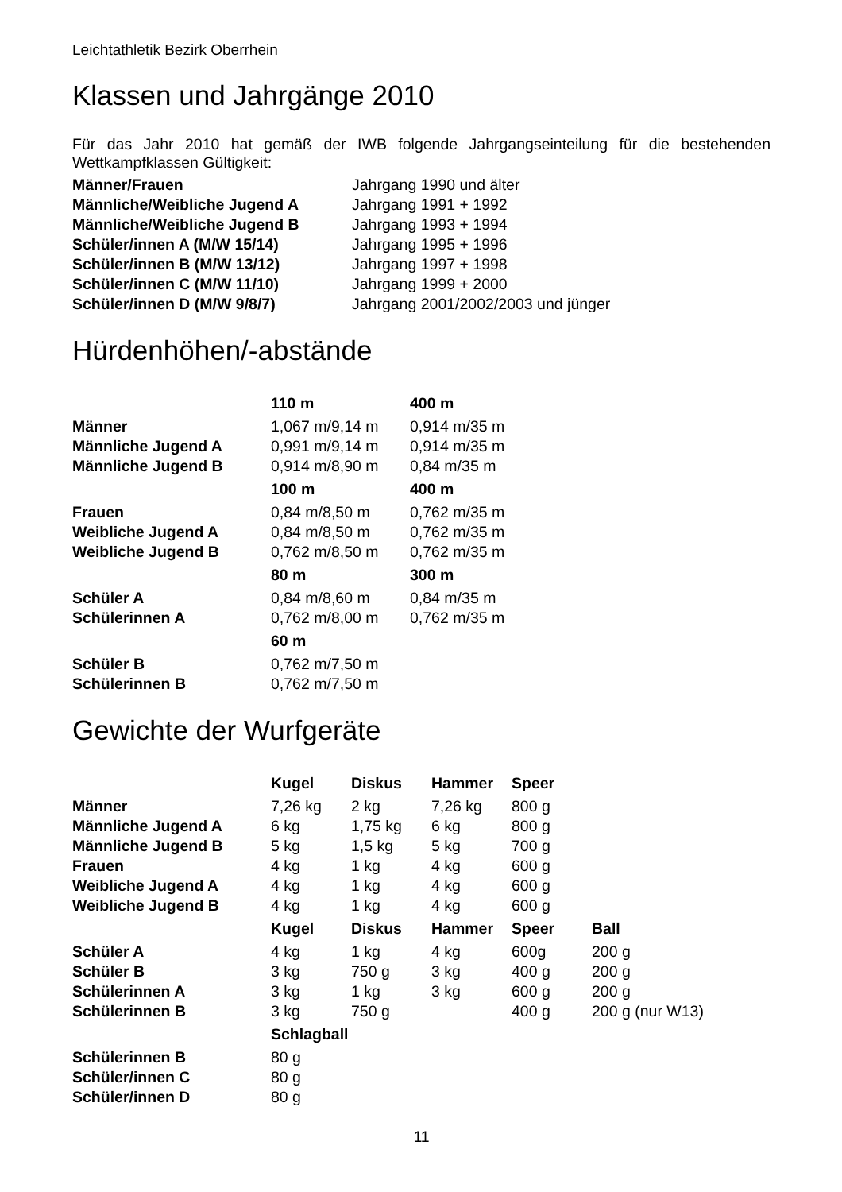Leichtathletik Bezirk Oberrhein
Klassen und Jahrgänge 2010
Für das Jahr 2010 hat gemäß der IWB folgende Jahrgangseinteilung für die bestehenden Wettkampfklassen Gültigkeit:
| Männer/Frauen | Jahrgang 1990 und älter |
| Männliche/Weibliche Jugend A | Jahrgang 1991 + 1992 |
| Männliche/Weibliche Jugend B | Jahrgang 1993 + 1994 |
| Schüler/innen A (M/W 15/14) | Jahrgang 1995 + 1996 |
| Schüler/innen B (M/W 13/12) | Jahrgang 1997 + 1998 |
| Schüler/innen C (M/W 11/10) | Jahrgang 1999 + 2000 |
| Schüler/innen D (M/W 9/8/7) | Jahrgang 2001/2002/2003 und jünger |
Hürdenhöhen/-abstände
| | 110 m | 400 m |
| --- | --- | --- |
| Männer | 1,067 m/9,14 m | 0,914 m/35 m |
| Männliche Jugend A | 0,991 m/9,14 m | 0,914 m/35 m |
| Männliche Jugend B | 0,914 m/8,90 m | 0,84 m/35 m |
| | 100 m | 400 m |
| Frauen | 0,84 m/8,50 m | 0,762 m/35 m |
| Weibliche Jugend A | 0,84 m/8,50 m | 0,762 m/35 m |
| Weibliche Jugend B | 0,762 m/8,50 m | 0,762 m/35 m |
| | 80 m | 300 m |
| Schüler A | 0,84 m/8,60 m | 0,84 m/35 m |
| Schülerinnen A | 0,762 m/8,00 m | 0,762 m/35 m |
| | 60 m | |
| Schüler B | 0,762 m/7,50 m | |
| Schülerinnen B | 0,762 m/7,50 m | |
Gewichte der Wurfgeräte
| | Kugel | Diskus | Hammer | Speer | |
| --- | --- | --- | --- | --- | --- |
| Männer | 7,26 kg | 2 kg | 7,26 kg | 800 g | |
| Männliche Jugend A | 6 kg | 1,75 kg | 6 kg | 800 g | |
| Männliche Jugend B | 5 kg | 1,5 kg | 5 kg | 700 g | |
| Frauen | 4 kg | 1 kg | 4 kg | 600 g | |
| Weibliche Jugend A | 4 kg | 1 kg | 4 kg | 600 g | |
| Weibliche Jugend B | 4 kg | 1 kg | 4 kg | 600 g | |
| | Kugel | Diskus | Hammer | Speer | Ball |
| Schüler A | 4 kg | 1 kg | 4 kg | 600g | 200 g |
| Schüler B | 3 kg | 750 g | 3 kg | 400 g | 200 g |
| Schülerinnen A | 3 kg | 1 kg | 3 kg | 600 g | 200 g |
| Schülerinnen B | 3 kg | 750 g | | 400 g | 200 g (nur W13) |
| | Schlagball | | | | |
| Schülerinnen B | 80 g | | | | |
| Schüler/innen C | 80 g | | | | |
| Schüler/innen D | 80 g | | | | |
11